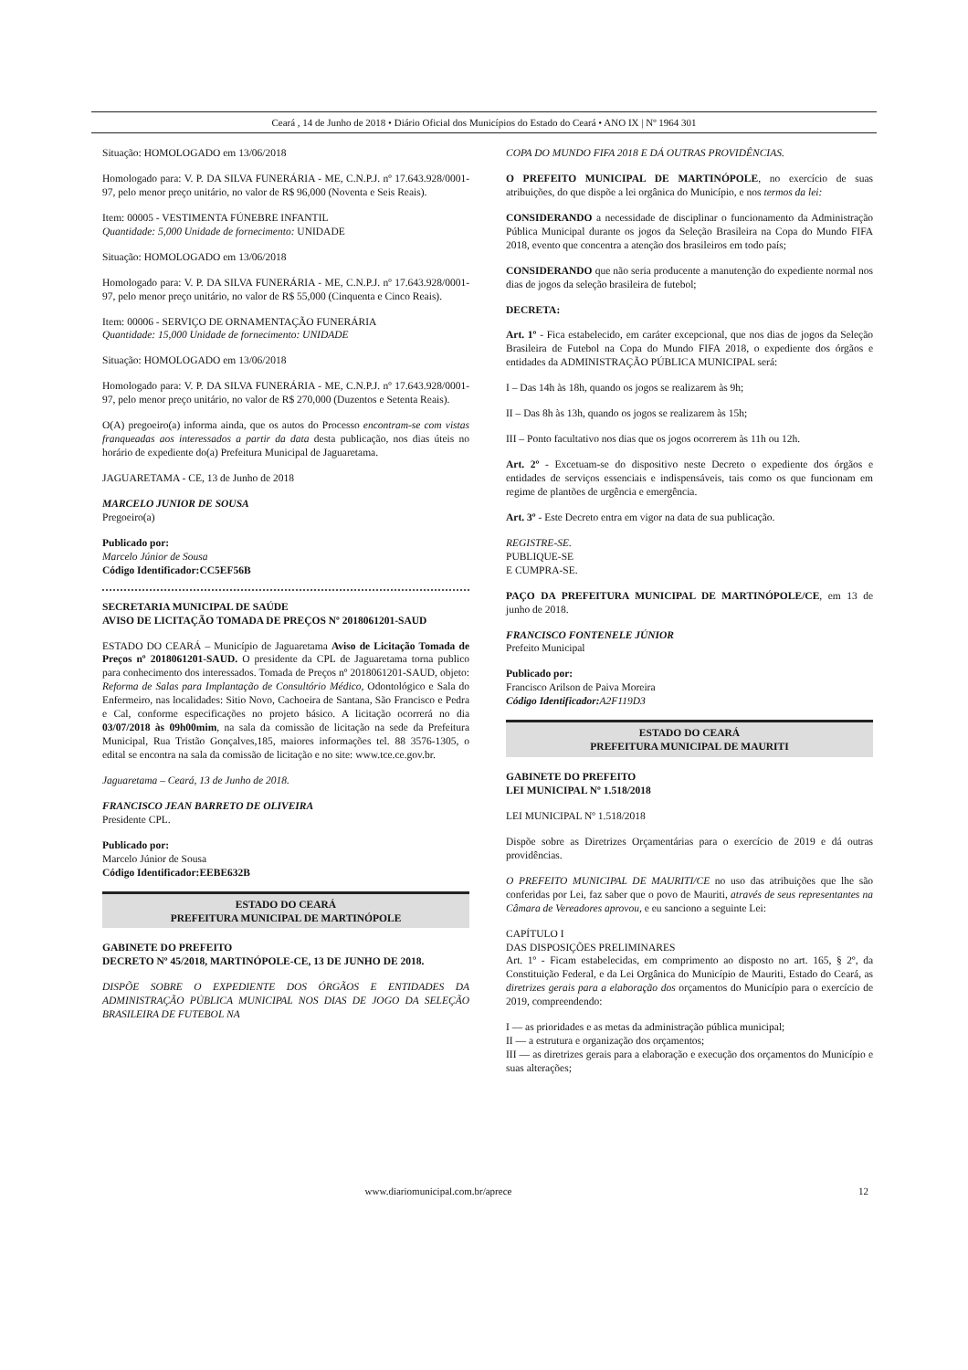Ceará , 14 de Junho de 2018 • Diário Oficial dos Municípios do Estado do Ceará • ANO IX | Nº 1964 301
Situação: HOMOLOGADO em 13/06/2018
Homologado para: V. P. DA SILVA FUNERÁRIA - ME, C.N.P.J. nº 17.643.928/0001-97, pelo menor preço unitário, no valor de R$ 96,000 (Noventa e Seis Reais).
Item: 00005 - VESTIMENTA FÚNEBRE INFANTIL
Quantidade: 5,000 Unidade de fornecimento: UNIDADE
Situação: HOMOLOGADO em 13/06/2018
Homologado para: V. P. DA SILVA FUNERÁRIA - ME, C.N.P.J. nº 17.643.928/0001-97, pelo menor preço unitário, no valor de R$ 55,000 (Cinquenta e Cinco Reais).
Item: 00006 - SERVIÇO DE ORNAMENTAÇÃO FUNERÁRIA
Quantidade: 15,000 Unidade de fornecimento: UNIDADE
Situação: HOMOLOGADO em 13/06/2018
Homologado para: V. P. DA SILVA FUNERÁRIA - ME, C.N.P.J. nº 17.643.928/0001-97, pelo menor preço unitário, no valor de R$ 270,000 (Duzentos e Setenta Reais).
O(A) pregoeiro(a) informa ainda, que os autos do Processo encontram-se com vistas franqueadas aos interessados a partir da data desta publicação, nos dias úteis no horário de expediente do(a) Prefeitura Municipal de Jaguaretama.
JAGUARETAMA - CE, 13 de Junho de 2018
MARCELO JUNIOR DE SOUSA
Pregoeiro(a)
Publicado por:
Marcelo Júnior de Sousa
Código Identificador:CC5EF56B
SECRETARIA MUNICIPAL DE SAÚDE
AVISO DE LICITAÇÃO TOMADA DE PREÇOS Nº 2018061201-SAUD
ESTADO DO CEARÁ – Município de Jaguaretama Aviso de Licitação Tomada de Preços nº 2018061201-SAUD. O presidente da CPL de Jaguaretama torna publico para conhecimento dos interessados. Tomada de Preços nº 2018061201-SAUD, objeto: Reforma de Salas para Implantação de Consultório Médico, Odontológico e Sala do Enfermeiro, nas localidades: Sitio Novo, Cachoeira de Santana, São Francisco e Pedra e Cal, conforme especificações no projeto básico. A licitação ocorrerá no dia 03/07/2018 às 09h00mim, na sala da comissão de licitação na sede da Prefeitura Municipal, Rua Tristão Gonçalves,185, maiores informações tel. 88 3576-1305, o edital se encontra na sala da comissão de licitação e no site: www.tce.ce.gov.br.
Jaguaretama – Ceará, 13 de Junho de 2018.
FRANCISCO JEAN BARRETO DE OLIVEIRA
Presidente CPL.
Publicado por:
Marcelo Júnior de Sousa
Código Identificador:EEBE632B
ESTADO DO CEARÁ
PREFEITURA MUNICIPAL DE MARTINÓPOLE
GABINETE DO PREFEITO
DECRETO Nº 45/2018, MARTINÓPOLE-CE, 13 DE JUNHO DE 2018.
DISPÕE SOBRE O EXPEDIENTE DOS ÓRGÃOS E ENTIDADES DA ADMINISTRAÇÃO PÚBLICA MUNICIPAL NOS DIAS DE JOGO DA SELEÇÃO BRASILEIRA DE FUTEBOL NA
COPA DO MUNDO FIFA 2018 E DÁ OUTRAS PROVIDÊNCIAS.
O PREFEITO MUNICIPAL DE MARTINÓPOLE, no exercício de suas atribuições, do que dispõe a lei orgânica do Município, e nos termos da lei:
CONSIDERANDO a necessidade de disciplinar o funcionamento da Administração Pública Municipal durante os jogos da Seleção Brasileira na Copa do Mundo FIFA 2018, evento que concentra a atenção dos brasileiros em todo país;
CONSIDERANDO que não seria producente a manutenção do expediente normal nos dias de jogos da seleção brasileira de futebol;
DECRETA:
Art. 1º - Fica estabelecido, em caráter excepcional, que nos dias de jogos da Seleção Brasileira de Futebol na Copa do Mundo FIFA 2018, o expediente dos órgãos e entidades da ADMINISTRAÇÃO PÚBLICA MUNICIPAL será:
I – Das 14h às 18h, quando os jogos se realizarem às 9h;
II – Das 8h às 13h, quando os jogos se realizarem às 15h;
III – Ponto facultativo nos dias que os jogos ocorrerem às 11h ou 12h.
Art. 2º - Excetuam-se do dispositivo neste Decreto o expediente dos órgãos e entidades de serviços essenciais e indispensáveis, tais como os que funcionam em regime de plantões de urgência e emergência.
Art. 3º - Este Decreto entra em vigor na data de sua publicação.
REGISTRE-SE.
PUBLIQUE-SE
E CUMPRA-SE.
PAÇO DA PREFEITURA MUNICIPAL DE MARTINÓPOLE/CE, em 13 de junho de 2018.
FRANCISCO FONTENELE JÚNIOR
Prefeito Municipal
Publicado por:
Francisco Arilson de Paiva Moreira
Código Identificador: A2F119D3
ESTADO DO CEARÁ
PREFEITURA MUNICIPAL DE MAURITI
GABINETE DO PREFEITO
LEI MUNICIPAL Nº 1.518/2018
LEI MUNICIPAL Nº 1.518/2018
Dispõe sobre as Diretrizes Orçamentárias para o exercício de 2019 e dá outras providências.
O PREFEITO MUNICIPAL DE MAURITI/CE no uso das atribuições que lhe são conferidas por Lei, faz saber que o povo de Mauriti, através de seus representantes na Câmara de Vereadores aprovou, e eu sanciono a seguinte Lei:
CAPÍTULO I
DAS DISPOSIÇÕES PRELIMINARES
Art. 1º - Ficam estabelecidas, em comprimento ao disposto no art. 165, § 2º, da Constituição Federal, e da Lei Orgânica do Município de Mauriti, Estado do Ceará, as diretrizes gerais para a elaboração dos orçamentos do Município para o exercício de 2019, compreendendo:
I — as prioridades e as metas da administração pública municipal;
II — a estrutura e organização dos orçamentos;
III — as diretrizes gerais para a elaboração e execução dos orçamentos do Município e suas alterações;
www.diariomunicipal.com.br/aprece 12